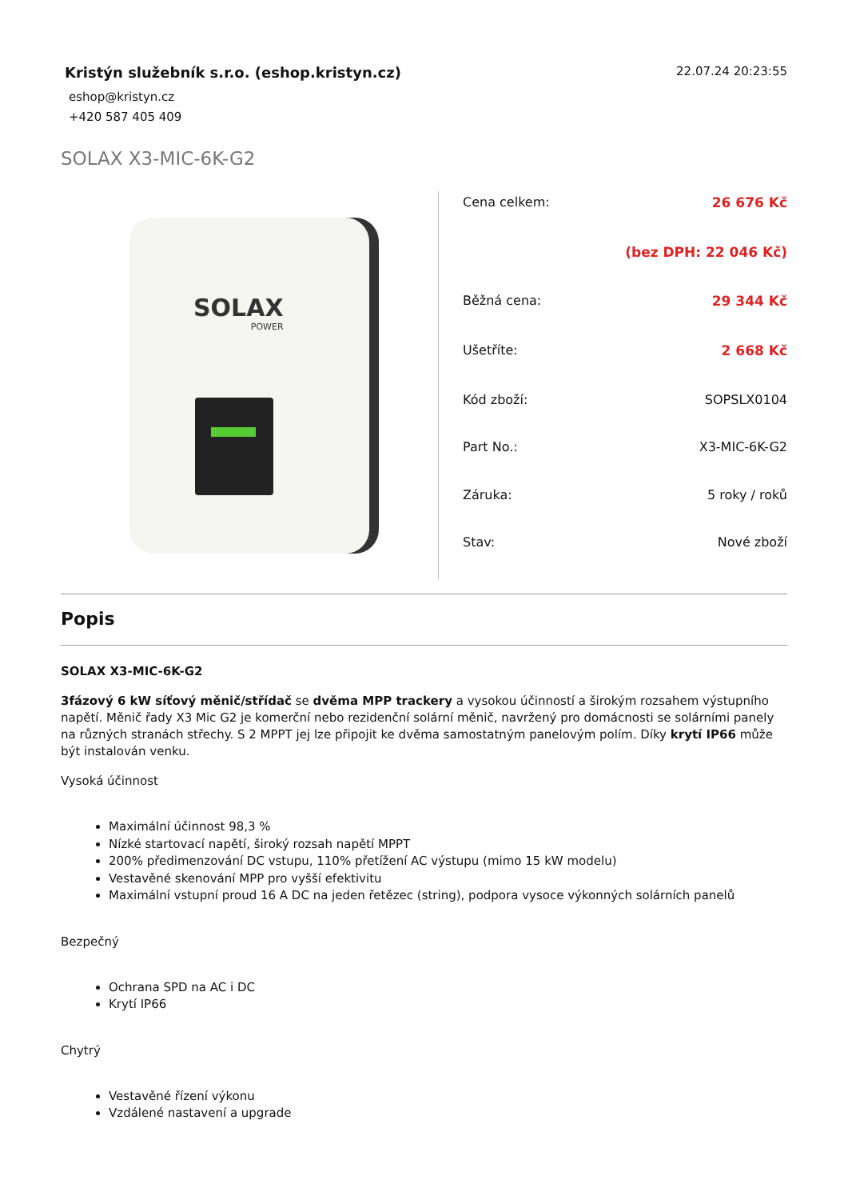Kristýn služebník s.r.o. (eshop.kristyn.cz)
eshop@kristyn.cz
+420 587 405 409
22.07.24 20:23:55
SOLAX X3-MIC-6K-G2
SOLAX
POWER
| Cena celkem: | 26 676 Kč |
| | (bez DPH: 22 046 Kč) |
| Běžná cena: | 29 344 Kč |
| Ušetříte: | 2 668 Kč |
| Kód zboží: | SOPSLX0104 |
| Part No.: | X3-MIC-6K-G2 |
| Záruka: | 5 roky / roků |
| Stav: | Nové zboží |
Popis
SOLAX X3-MIC-6K-G2
3fázový 6 kW síťový měnič/střídač se dvěma MPP trackery a vysokou účinností a širokým rozsahem výstupního napětí. Měnič řady X3 Mic G2 je komerční nebo rezidenční solární měnič, navržený pro domácnosti se solárními panely na různých stranách střechy. S 2 MPPT jej lze připojit ke dvěma samostatným panelovým polím. Díky krytí IP66 může být instalován venku.
Vysoká účinnost
Maximální účinnost 98,3 %
Nízké startovací napětí, široký rozsah napětí MPPT
200% předimenzování DC vstupu, 110% přetížení AC výstupu (mimo 15 kW modelu)
Vestavěné skenování MPP pro vyšší efektivitu
Maximální vstupní proud 16 A DC na jeden řetězec (string), podpora vysoce výkonných solárních panelů
Bezpečný
Ochrana SPD na AC i DC
Krytí IP66
Chytrý
Vestavěné řízení výkonu
Vzdálené nastavení a upgrade